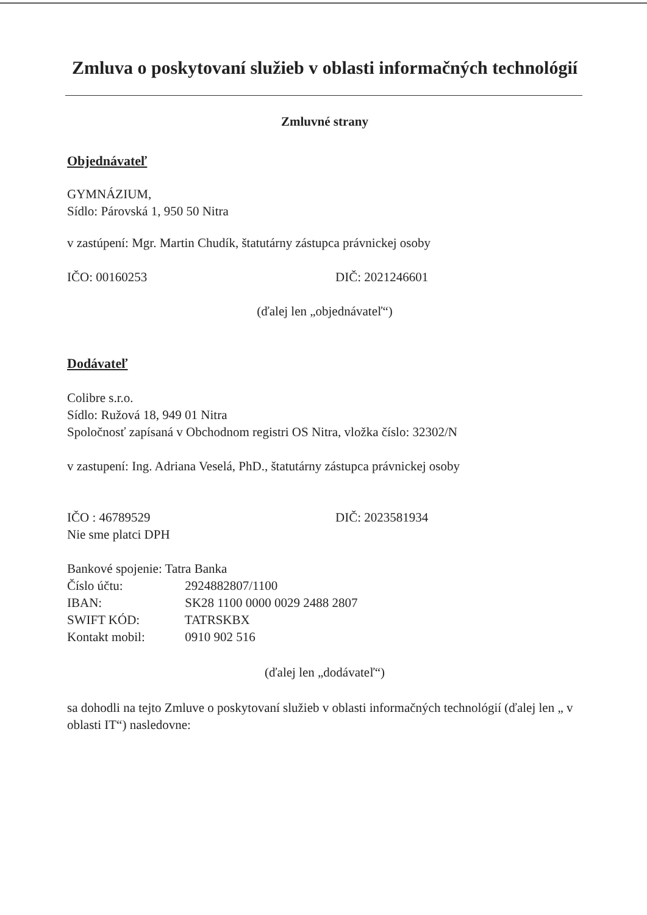Zmluva o poskytovaní služieb v oblasti informačných technológií
Zmluvné strany
Objednávateľ
GYMNÁZIUM,
Sídlo: Párovská 1, 950 50 Nitra
v zastúpení: Mgr. Martin Chudík, štatutárny zástupca právnickej osoby
IČO: 00160253 DIČ: 2021246601
(ďalej len „objednávateľ“)
Dodávateľ
Colibre s.r.o.
Sídlo: Ružová 18, 949 01 Nitra
Spoločnosť zapísaná v Obchodnom registri OS Nitra, vložka číslo: 32302/N
v zastupení: Ing. Adriana Veselá, PhD., štatutárny zástupca právnickej osoby
IČO : 46789529 DIČ: 2023581934
Nie sme platci DPH
Bankové spojenie: Tatra Banka
Číslo účtu: 2924882807/1100
IBAN: SK28 1100 0000 0029 2488 2807
SWIFT KÓD: TATRSKBX
Kontakt mobil: 0910 902 516
(ďalej len „dodávateľ“)
sa dohodli na tejto Zmluve o poskytovaní služieb v oblasti informačných technológií (ďalej len „ v oblasti IT“) nasledovne: